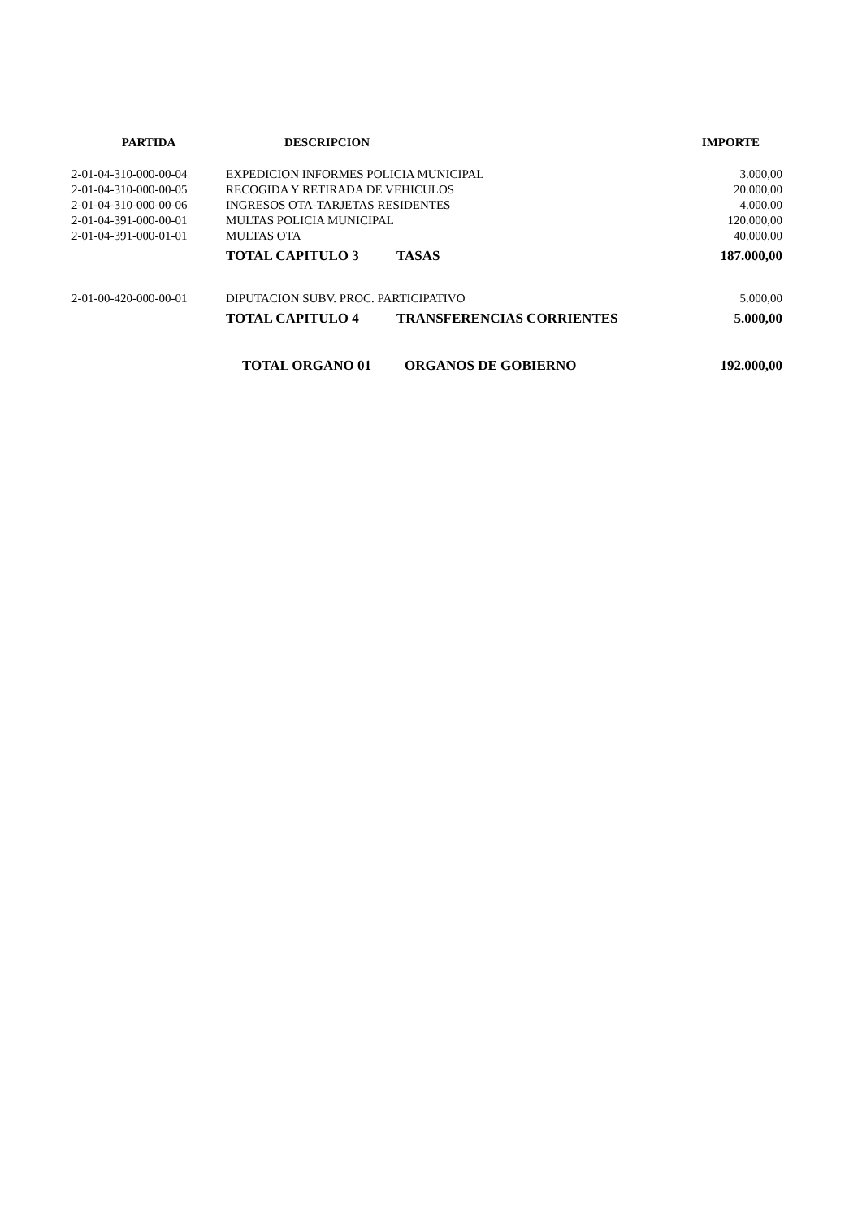| PARTIDA | DESCRIPCION | | IMPORTE |
| --- | --- | --- | --- |
| 2-01-04-310-000-00-04 | EXPEDICION INFORMES POLICIA MUNICIPAL | | 3.000,00 |
| 2-01-04-310-000-00-05 | RECOGIDA Y RETIRADA DE VEHICULOS | | 20.000,00 |
| 2-01-04-310-000-00-06 | INGRESOS OTA-TARJETAS RESIDENTES | | 4.000,00 |
| 2-01-04-391-000-00-01 | MULTAS POLICIA MUNICIPAL | | 120.000,00 |
| 2-01-04-391-000-01-01 | MULTAS OTA | | 40.000,00 |
| | TOTAL CAPITULO 3 | TASAS | 187.000,00 |
| 2-01-00-420-000-00-01 | DIPUTACION SUBV. PROC. PARTICIPATIVO | | 5.000,00 |
| | TOTAL CAPITULO 4 | TRANSFERENCIAS CORRIENTES | 5.000,00 |
| | TOTAL ORGANO 01 | ORGANOS DE GOBIERNO | 192.000,00 |